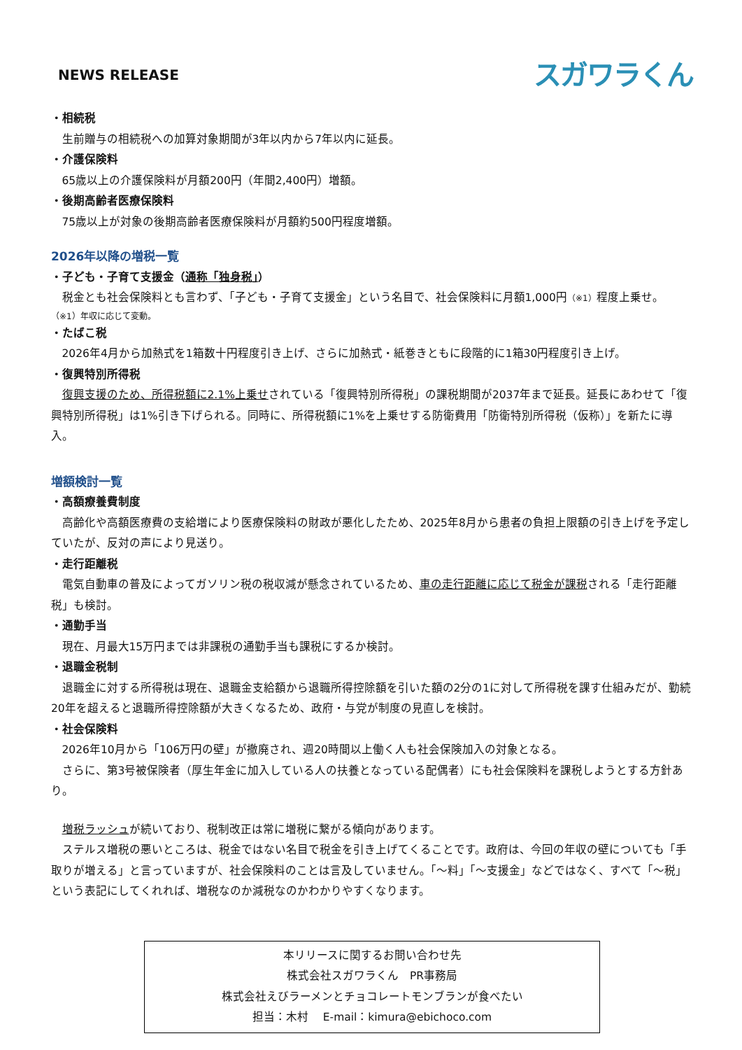NEWS RELEASE
スガワラくん
・相続税
生前贈与の相続税への加算対象期間が3年以内から7年以内に延長。
・介護保険料
65歳以上の介護保険料が月額200円（年間2,400円）増額。
・後期高齢者医療保険料
75歳以上が対象の後期高齢者医療保険料が月額約500円程度増額。
2026年以降の増税一覧
・子ども・子育て支援金（通称「独身税」）
税金とも社会保険料とも言わず、「子ども・子育て支援金」という名目で、社会保険料に月額1,000円（※1）程度上乗せ。
（※1）年収に応じて変動。
・たばこ税
2026年4月から加熱式を1箱数十円程度引き上げ、さらに加熱式・紙巻きともに段階的に1箱30円程度引き上げ。
・復興特別所得税
復興支援のため、所得税額に2.1%上乗せされている「復興特別所得税」の課税期間が2037年まで延長。延長にあわせて「復興特別所得税」は1%引き下げられる。同時に、所得税額に1%を上乗せする防衛費用「防衛特別所得税（仮称）」を新たに導入。
増額検討一覧
・高額療養費制度
高齢化や高額医療費の支給増により医療保険料の財政が悪化したため、2025年8月から患者の負担上限額の引き上げを予定していたが、反対の声により見送り。
・走行距離税
電気自動車の普及によってガソリン税の税収減が懸念されているため、車の走行距離に応じて税金が課税される「走行距離税」も検討。
・通勤手当
現在、月最大15万円までは非課税の通勤手当も課税にするか検討。
・退職金税制
退職金に対する所得税は現在、退職金支給額から退職所得控除額を引いた額の2分の1に対して所得税を課す仕組みだが、勤続20年を超えると退職所得控除額が大きくなるため、政府・与党が制度の見直しを検討。
・社会保険料
2026年10月から「106万円の壁」が撤廃され、週20時間以上働く人も社会保険加入の対象となる。
さらに、第3号被保険者（厚生年金に加入している人の扶養となっている配偶者）にも社会保険料を課税しようとする方針あり。
増税ラッシュが続いており、税制改正は常に増税に繋がる傾向があります。
ステルス増税の悪いところは、税金ではない名目で税金を引き上げてくることです。政府は、今回の年収の壁についても「手取りが増える」と言っていますが、社会保険料のことは言及していません。「～料」「～支援金」などではなく、すべて「～税」という表記にしてくれれば、増税なのか減税なのかわかりやすくなります。
本リリースに関するお問い合わせ先
株式会社スガワラくん　PR事務局
株式会社えびラーメンとチョコレートモンブランが食べたい
担当：木村　 E-mail：kimura@ebichoco.com